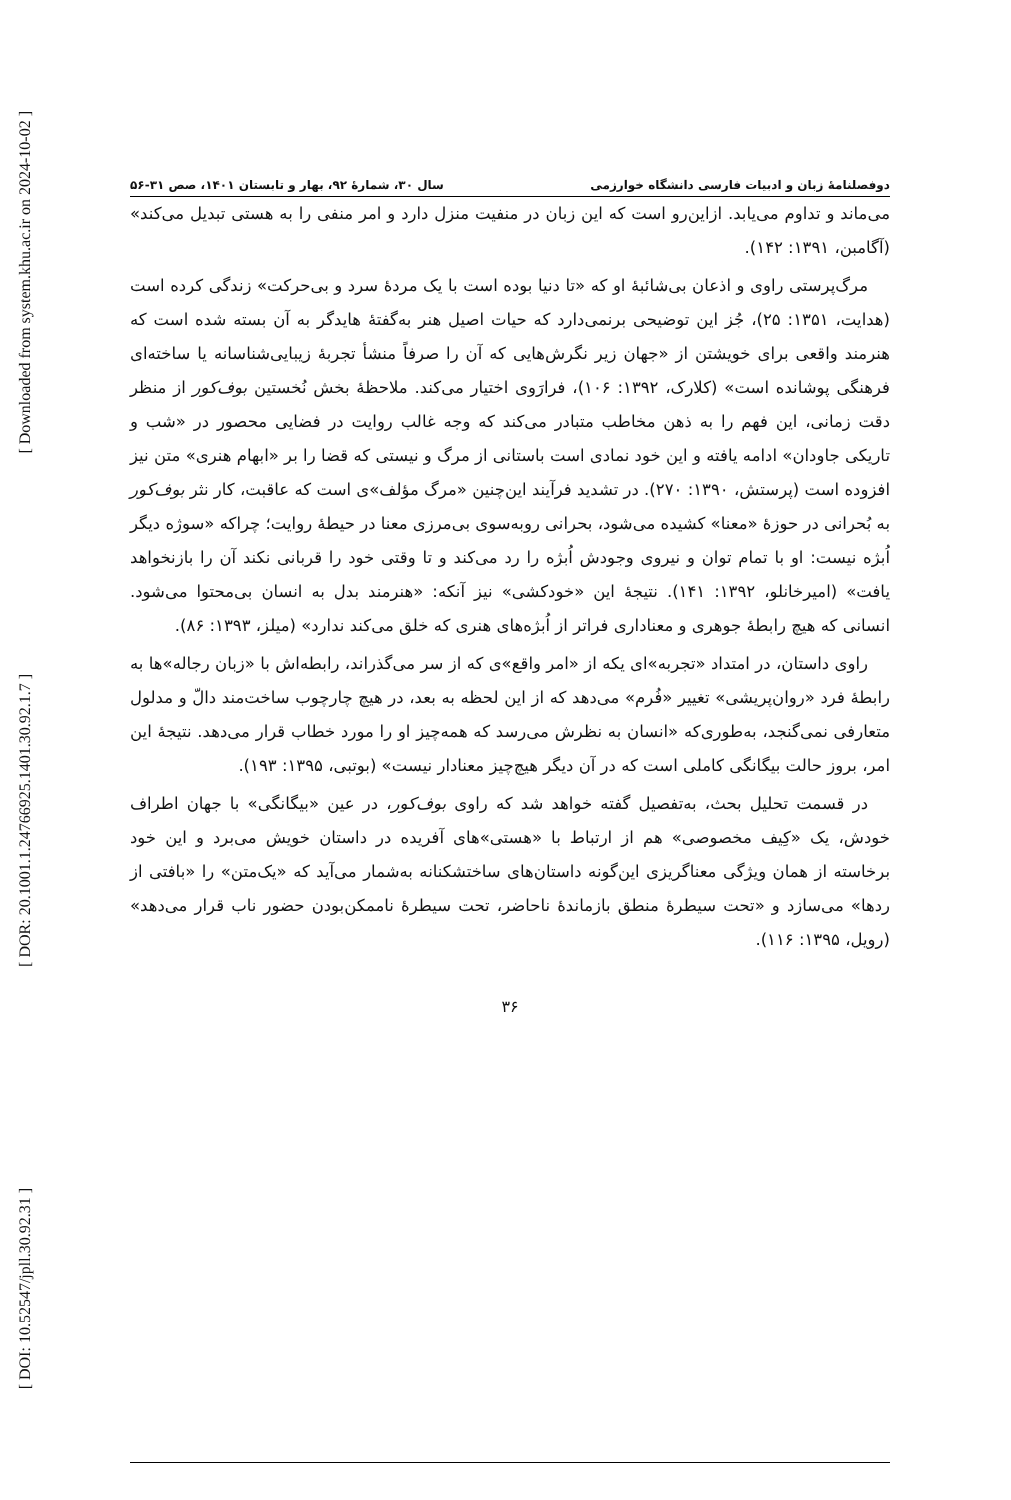[ Downloaded from system.khu.ac.ir on 2024-10-02 ]
[ DOR: 20.1001.1.24766925.1401.30.92.1.7 ]
[ DOI: 10.52547/jpll.30.92.31 ]
دوفصلنامهٔ زبان و ادبیات فارسی دانشگاه خوارزمی سال ۳۰، شمارهٔ ۹۲، بهار و تابستان ۱۴۰۱، صص ۳۱-۵۶
می‌ماند و تداوم می‌یابد. ازاین‌رو است که این زبان در منفیت منزل دارد و امر منفی را به هستی تبدیل می‌کند» (آگامبن، ۱۳۹۱: ۱۴۲).
مرگ‌پرستی راوی و اذعان بی‌شائبهٔ او که «تا دنیا بوده است با یک مردهٔ سرد و بی‌حرکت» زندگی کرده است (هدایت، ۱۳۵۱: ۲۵)، جُز این توضیحی برنمی‌دارد که حیات اصیل هنر به‌گفتهٔ هایدگر به آن بسته شده است که هنرمند واقعی برای خویشتن از «جهان زیر نگرش‌هایی که آن را صرفاً منشأ تجربهٔ زیبایی‌شناسانه یا ساخته‌ای فرهنگی پوشانده است» (کلارک، ۱۳۹۲: ۱۰۶)، فرارَوی اختیار می‌کند. ملاحظهٔ بخش نُخستین بوف‌کور از منظر دقت زمانی، این فهم را به ذهن مخاطب متبادر می‌کند که وجه غالب روایت در فضایی محصور در «شب و تاریکی جاودان» ادامه یافته و این خود نمادی است باستانی از مرگ و نیستی که قضا را بر «ابهام هنری» متن نیز افزوده است (پرستش، ۱۳۹۰: ۲۷۰). در تشدید فرآیند این‌چنین «مرگ مؤلف»ی است که عاقبت، کار نثر بوف‌کور به بُحرانی در حوزهٔ «معنا» کشیده می‌شود، بحرانی روبه‌سوی بی‌مرزی معنا در حیطهٔ روایت؛ چراکه «سوژه دیگر اُبژه نیست: او با تمام توان و نیروی وجودش اُبژه را رد می‌کند و تا وقتی خود را قربانی نکند آن را بازنخواهد یافت» (امیرخانلو، ۱۳۹۲: ۱۴۱). نتیجهٔ این «خودکشی» نیز آنکه: «هنرمند بدل به انسان بی‌محتوا می‌شود. انسانی که هیچ رابطهٔ جوهری و معناداری فراتر از اُبژه‌های هنری که خلق می‌کند ندارد» (میلز، ۱۳۹۳: ۸۶).
راوی داستان، در امتداد «تجربه»ای یکه از «امر واقع»ی که از سر می‌گذراند، رابطه‌اش با «زبان رجاله»ها به رابطهٔ فرد «روان‌پریشی» تغییر «فُرم» می‌دهد که از این لحظه به بعد، در هیچ چارچوب ساخت‌مند دالّ و مدلول متعارفی نمی‌گنجد، به‌طوری‌که «انسان به نظرش می‌رسد که همه‌چیز او را مورد خطاب قرار می‌دهد. نتیجهٔ این امر، بروز حالت بیگانگی کاملی است که در آن دیگر هیچ‌چیز معنادار نیست» (بوتبی، ۱۳۹۵: ۱۹۳).
در قسمت تحلیل بحث، به‌تفصیل گفته خواهد شد که راوی بوف‌کور، در عین «بیگانگی» با جهان اطراف خودش، یک «کِیف مخصوصی» هم از ارتباط با «هستی»های آفریده در داستان خویش می‌برد و این خود برخاسته از همان ویژگی معناگریزی این‌گونه داستان‌های ساختشکنانه به‌شمار می‌آید که «یک‌متن» را «بافتی از ردها» می‌سازد و «تحت سیطرهٔ منطق بازماندهٔ ناحاضر، تحت سیطرهٔ ناممکن‌بودن حضور ناب قرار می‌دهد» (رویل، ۱۳۹۵: ۱۱۶).
۳۶